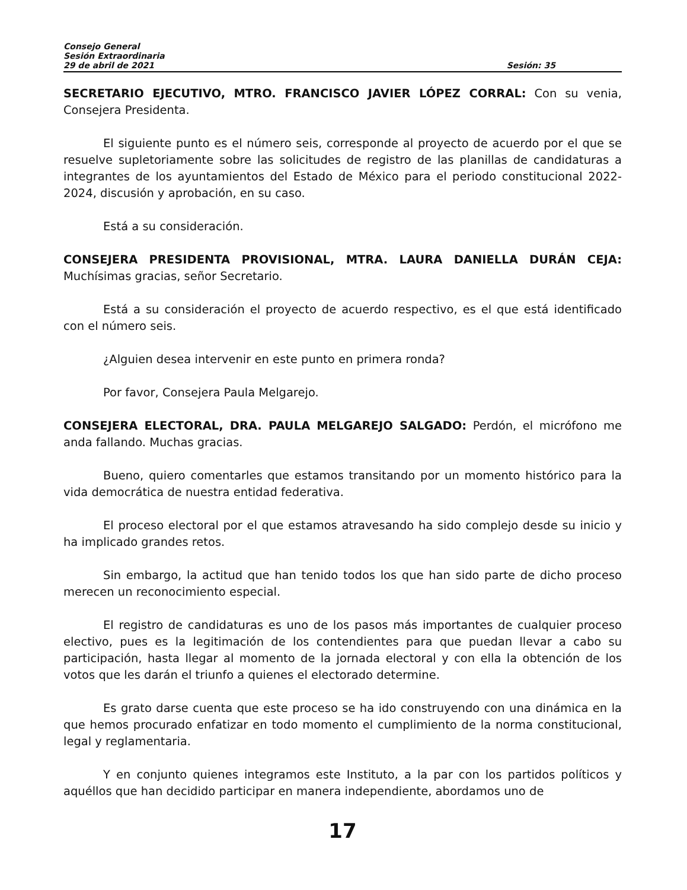Consejo General
Sesión Extraordinaria
29 de abril de 2021 Sesión: 35
SECRETARIO EJECUTIVO, MTRO. FRANCISCO JAVIER LÓPEZ CORRAL: Con su venia, Consejera Presidenta.
El siguiente punto es el número seis, corresponde al proyecto de acuerdo por el que se resuelve supletoriamente sobre las solicitudes de registro de las planillas de candidaturas a integrantes de los ayuntamientos del Estado de México para el periodo constitucional 2022-2024, discusión y aprobación, en su caso.
Está a su consideración.
CONSEJERA PRESIDENTA PROVISIONAL, MTRA. LAURA DANIELLA DURÁN CEJA: Muchísimas gracias, señor Secretario.
Está a su consideración el proyecto de acuerdo respectivo, es el que está identificado con el número seis.
¿Alguien desea intervenir en este punto en primera ronda?
Por favor, Consejera Paula Melgarejo.
CONSEJERA ELECTORAL, DRA. PAULA MELGAREJO SALGADO: Perdón, el micrófono me anda fallando. Muchas gracias.
Bueno, quiero comentarles que estamos transitando por un momento histórico para la vida democrática de nuestra entidad federativa.
El proceso electoral por el que estamos atravesando ha sido complejo desde su inicio y ha implicado grandes retos.
Sin embargo, la actitud que han tenido todos los que han sido parte de dicho proceso merecen un reconocimiento especial.
El registro de candidaturas es uno de los pasos más importantes de cualquier proceso electivo, pues es la legitimación de los contendientes para que puedan llevar a cabo su participación, hasta llegar al momento de la jornada electoral y con ella la obtención de los votos que les darán el triunfo a quienes el electorado determine.
Es grato darse cuenta que este proceso se ha ido construyendo con una dinámica en la que hemos procurado enfatizar en todo momento el cumplimiento de la norma constitucional, legal y reglamentaria.
Y en conjunto quienes integramos este Instituto, a la par con los partidos políticos y aquéllos que han decidido participar en manera independiente, abordamos uno de
17